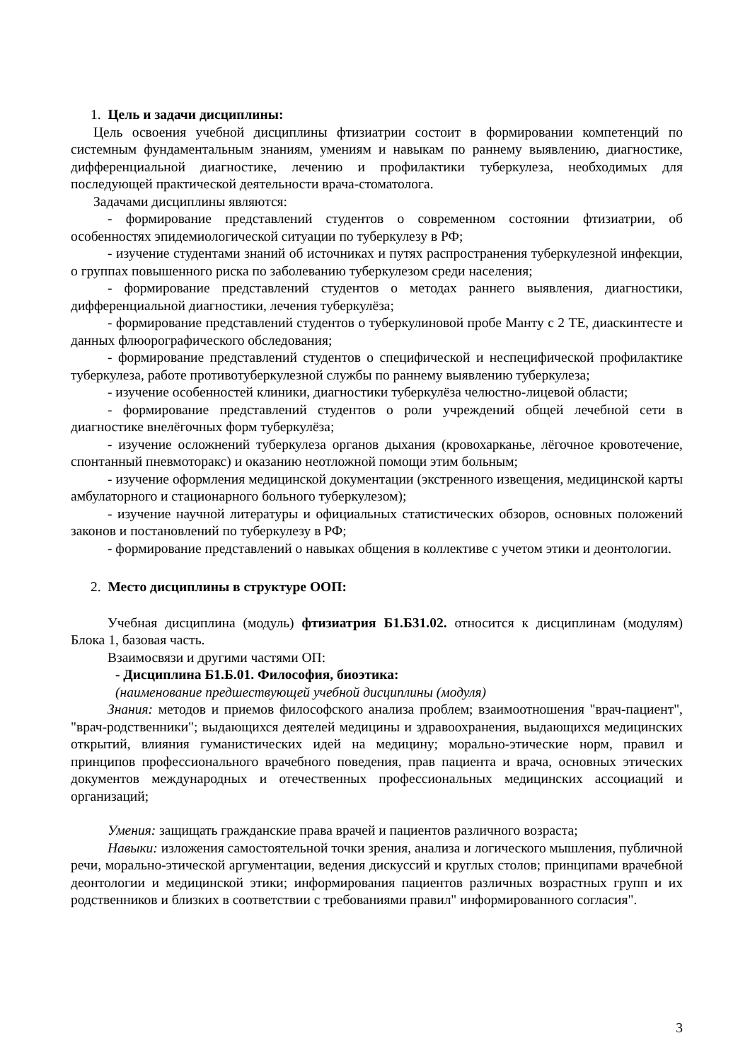1. Цель и задачи дисциплины:
Цель освоения учебной дисциплины фтизиатрии состоит в формировании компетенций по системным фундаментальным знаниям, умениям и навыкам по раннему выявлению, диагностике, дифференциальной диагностике, лечению и профилактики туберкулеза, необходимых для последующей практической деятельности врача-стоматолога.
Задачами дисциплины являются:
- формирование представлений студентов о современном состоянии фтизиатрии, об особенностях эпидемиологической ситуации по туберкулезу в РФ;
- изучение студентами знаний об источниках и путях распространения туберкулезной инфекции, о группах повышенного риска по заболеванию туберкулезом среди населения;
- формирование представлений студентов о методах раннего выявления, диагностики, дифференциальной диагностики, лечения туберкулёза;
- формирование представлений студентов о туберкулиновой пробе Манту с 2 ТЕ, диаскинтесте и данных флюорографического обследования;
- формирование представлений студентов о специфической и неспецифической профилактике туберкулеза, работе противотуберкулезной службы по раннему выявлению туберкулеза;
- изучение особенностей клиники, диагностики туберкулёза челюстно-лицевой области;
- формирование представлений студентов о роли учреждений общей лечебной сети в диагностике внелёгочных форм туберкулёза;
- изучение осложнений туберкулеза органов дыхания (кровохарканье, лёгочное кровотечение, спонтанный пневмоторакс) и оказанию неотложной помощи этим больным;
- изучение оформления медицинской документации (экстренного извещения, медицинской карты амбулаторного и стационарного больного туберкулезом);
- изучение научной литературы и официальных статистических обзоров, основных положений законов и постановлений по туберкулезу в РФ;
- формирование представлений о навыках общения в коллективе с учетом этики и деонтологии.
2. Место дисциплины в структуре ООП:
Учебная дисциплина (модуль) фтизиатрия Б1.Б31.02. относится к дисциплинам (модулям) Блока 1, базовая часть.
Взаимосвязи и другими частями ОП:
- Дисциплина Б1.Б.01. Философия, биоэтика:
(наименование предшествующей учебной дисциплины (модуля)
Знания: методов и приемов философского анализа проблем; взаимоотношения "врач-пациент", "врач-родственники"; выдающихся деятелей медицины и здравоохранения, выдающихся медицинских открытий, влияния гуманистических идей на медицину; морально-этические норм, правил и принципов профессионального врачебного поведения, прав пациента и врача, основных этических документов международных и отечественных профессиональных медицинских ассоциаций и организаций;
Умения: защищать гражданские права врачей и пациентов различного возраста;
Навыки: изложения самостоятельной точки зрения, анализа и логического мышления, публичной речи, морально-этической аргументации, ведения дискуссий и круглых столов; принципами врачебной деонтологии и медицинской этики; информирования пациентов различных возрастных групп и их родственников и близких в соответствии с требованиями правил" информированного согласия".
3